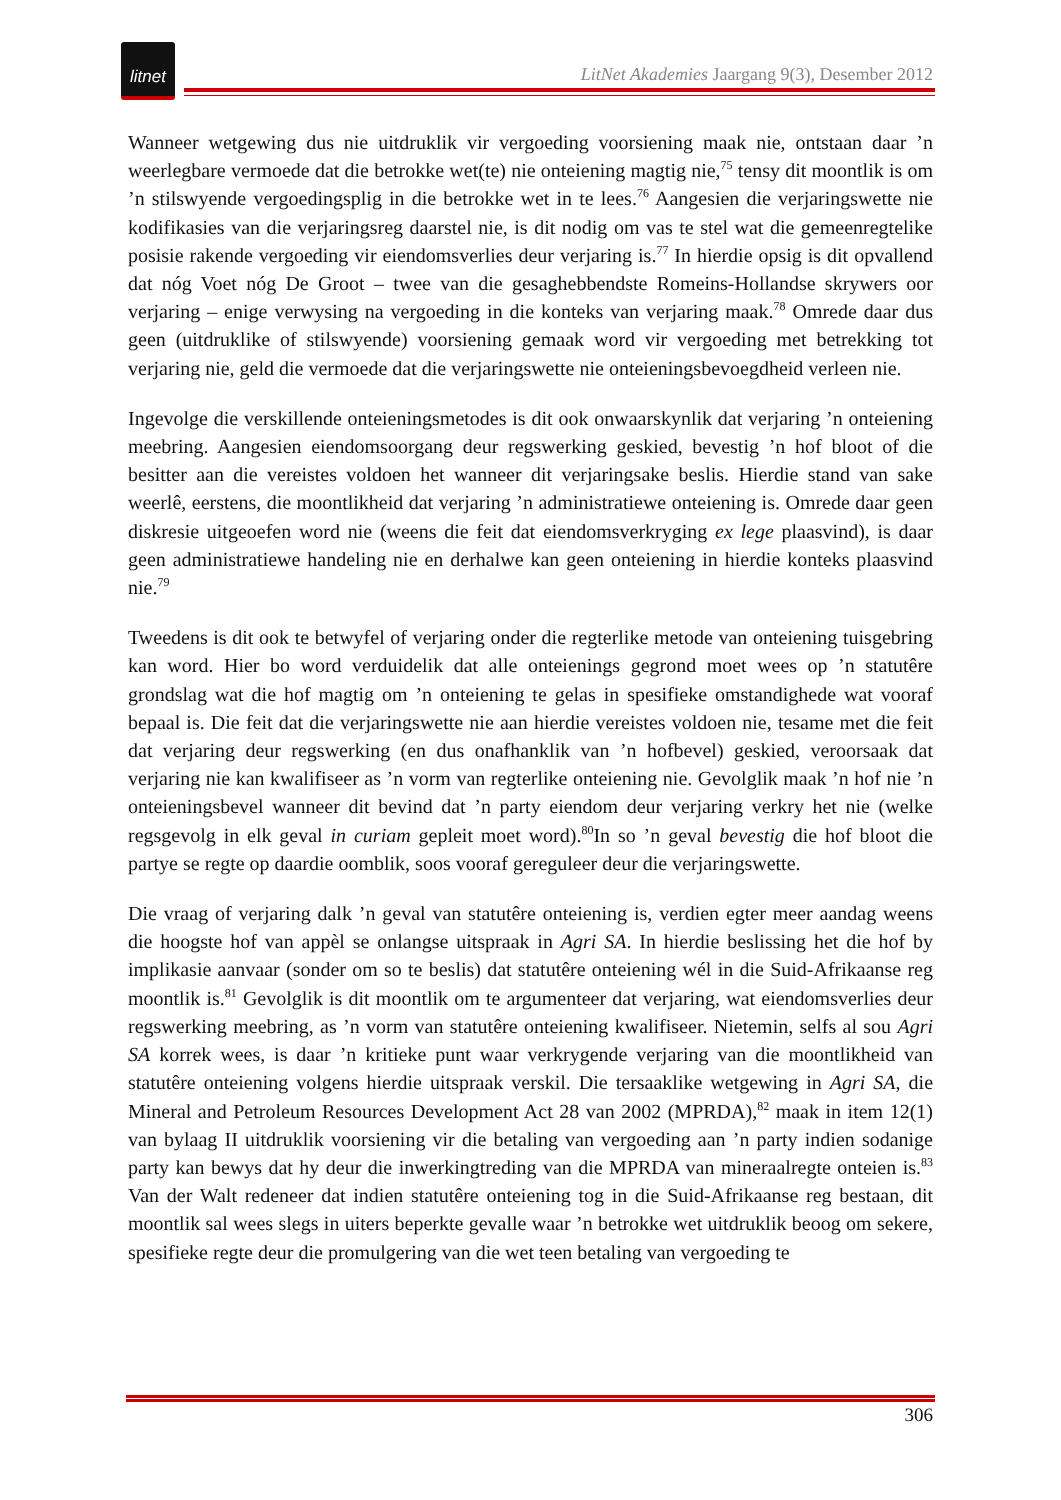litnet
LitNet Akademies Jaargang 9(3), Desember 2012
Wanneer wetgewing dus nie uitdruklik vir vergoeding voorsiening maak nie, ontstaan daar ’n weerlegbare vermoede dat die betrokke wet(te) nie onteiening magtig nie,<sup>75</sup> tensy dit moontlik is om ’n stilswyende vergoedingsplig in die betrokke wet in te lees.<sup>76</sup> Aangesien die verjaringswette nie kodifikasies van die verjaringsreg daarstel nie, is dit nodig om vas te stel wat die gemeenregtelike posisie rakende vergoeding vir eiendomsverlies deur verjaring is.<sup>77</sup> In hierdie opsig is dit opvallend dat nóg Voet nóg De Groot – twee van die gesaghebbendste Romeins-Hollandse skrywers oor verjaring – enige verwysing na vergoeding in die konteks van verjaring maak.<sup>78</sup> Omrede daar dus geen (uitdruklike of stilswyende) voorsiening gemaak word vir vergoeding met betrekking tot verjaring nie, geld die vermoede dat die verjaringswette nie onteieningsbevoegdheid verleen nie.
Ingevolge die verskillende onteieningsmetodes is dit ook onwaarskynlik dat verjaring ’n onteiening meebring. Aangesien eiendomsoorgang deur regswerking geskied, bevestig ’n hof bloot of die besitter aan die vereistes voldoen het wanneer dit verjaringsake beslis. Hierdie stand van sake weerlê, eerstens, die moontlikheid dat verjaring ’n administratiewe onteiening is. Omrede daar geen diskresie uitgeoefen word nie (weens die feit dat eiendomsverkryging ex lege plaasvind), is daar geen administratiewe handeling nie en derhalwe kan geen onteiening in hierdie konteks plaasvind nie.<sup>79</sup>
Tweedens is dit ook te betwyfel of verjaring onder die regterlike metode van onteiening tuisgebring kan word. Hier bo word verduidelik dat alle onteienings gegrond moet wees op ’n statutêre grondslag wat die hof magtig om ’n onteiening te gelas in spesifieke omstandighede wat vooraf bepaal is. Die feit dat die verjaringswette nie aan hierdie vereistes voldoen nie, tesame met die feit dat verjaring deur regswerking (en dus onafhanklik van ’n hofbevel) geskied, veroorsaak dat verjaring nie kan kwalifiseer as ’n vorm van regterlike onteiening nie. Gevolglik maak ’n hof nie ’n onteieningsbevel wanneer dit bevind dat ’n party eiendom deur verjaring verkry het nie (welke regsgevolg in elk geval in curiam gepleit moet word).<sup>80</sup>In so ’n geval bevestig die hof bloot die partye se regte op daardie oomblik, soos vooraf gereguleer deur die verjaringswette.
Die vraag of verjaring dalk ’n geval van statutêre onteiening is, verdien egter meer aandag weens die hoogste hof van appèl se onlangse uitspraak in Agri SA. In hierdie beslissing het die hof by implikasie aanvaar (sonder om so te beslis) dat statutêre onteiening wél in die Suid-Afrikaanse reg moontlik is.<sup>81</sup> Gevolglik is dit moontlik om te argumenteer dat verjaring, wat eiendomsverlies deur regswerking meebring, as ’n vorm van statutêre onteiening kwalifiseer. Nietemin, selfs al sou Agri SA korrek wees, is daar ’n kritieke punt waar verkrygende verjaring van die moontlikheid van statutêre onteiening volgens hierdie uitspraak verskil. Die tersaaklike wetgewing in Agri SA, die Mineral and Petroleum Resources Development Act 28 van 2002 (MPRDA),<sup>82</sup> maak in item 12(1) van bylaag II uitdruklik voorsiening vir die betaling van vergoeding aan ’n party indien sodanige party kan bewys dat hy deur die inwerkingtreding van die MPRDA van mineraalregte onteien is.<sup>83</sup> Van der Walt redeneer dat indien statutêre onteiening tog in die Suid-Afrikaanse reg bestaan, dit moontlik sal wees slegs in uiters beperkte gevalle waar ’n betrokke wet uitdruklik beoog om sekere, spesifieke regte deur die promulgering van die wet teen betaling van vergoeding te
306